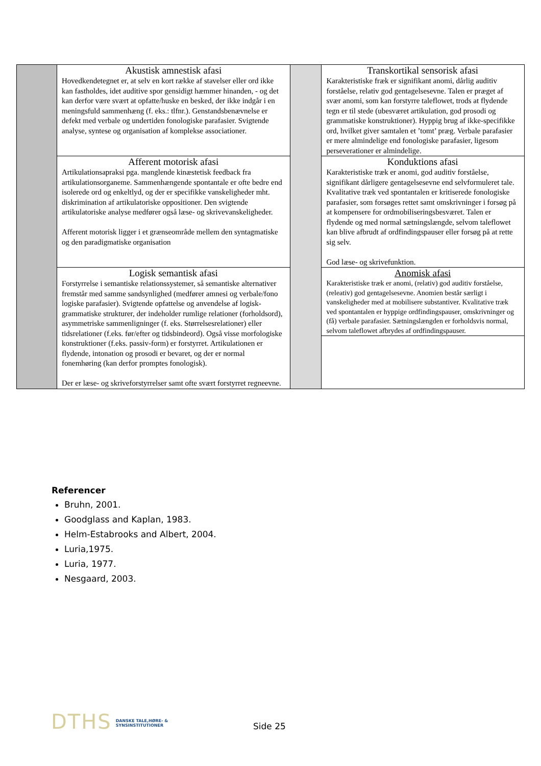| | Akustisk amnestisk afasi Hovedkendetegnet er, at selv en kort række af stavelser eller ord ikke kan fastholdes, idet auditive spor gensidigt hæmmer hinanden, - og det kan derfor være svært at opfatte/huske en besked, der ikke indgår i en meningsfuld sammenhæng (f. eks.: tlfnr.). Genstandsbenævnelse er defekt med verbale og undertiden fonologiske parafasier. Svigtende analyse, syntese og organisation af komplekse associationer. | | Transkortikal sensorisk afasi Karakteristiske fræk er signifikant anomi, dårlig auditiv forståelse, relativ god gentagelsesevne. Talen er præget af svær anomi, som kan forstyrre taleflowet, trods at flydende tegn er til stede (ubesværet artikulation, god prosodi og grammatiske konstruktioner). Hyppig brug af ikke-specifikke ord, hvilket giver samtalen et ’tomt’ præg. Verbale parafasier er mere almindelige end fonologiske parafasier, ligesom perseverationer er almindelige. |
| | Afferent motorisk afasi Artikulationsapraksi pga. manglende kinæstetisk feedback fra artikulationsorganeme. Sammenhængende spontantale er ofte bedre end isolerede ord og enkeltlyd, og der er specifikke vanskeligheder mht. diskrimination af artikulatoriske oppositioner. Den svigtende artikulatoriske analyse medfører også læse- og skrivevanskeligheder. Afferent motorisk ligger i et grænseområde mellem den syntagmatiske og den paradigmatiske organisation | | Konduktions afasi Karakteristiske træk er anomi, god auditiv forståelse, signifikant dårligere gentagelsesevne end selvformuleret tale. Kvalitative træk ved spontantalen er kritiserede fonologiske parafasier, som forsøges rettet samt omskrivninger i forsøg på at kompensere for ordmobiliseringsbesværet. Talen er flydende og med normal sætningslængde, selvom taleflowet kan blive afbrudt af ordfindingspauser eller forsøg på at rette sig selv. God læse- og skrivefunktion. |
| | Logisk semantisk afasi Forstyrrelse i semantiske relationssystemer, så semantiske alternativer fremstår med samme sandsynlighed (medfører amnesi og verbale/fono logiske parafasier). Svigtende opfattelse og anvendelse af logisk-grammatiske strukturer, der indeholder rumlige relationer (forholdsord), asymmetriske sammenligninger (f. eks. Størrelsesrelationer) eller tidsrelationer (f.eks. før/efter og tidsbindeord). Også visse morfologiske konstruktioner (f.eks. passiv-form) er forstyrret. Artikulationen er flydende, intonation og prosodi er bevaret, og der er normal fonemhøring (kan derfor promptes fonologisk). Der er læse- og skriveforstyrrelser samt ofte svært forstyrret regneevne. | | Anomisk afasi Karakteristiske træk er anomi, (relativ) god auditiv forståelse, (releativ) god gentagelsesevne. Anomien består særligt i vanskeligheder med at mobilisere substantiver. Kvalitative træk ved spontantalen er hyppige ordfindingspauser, omskrivninger og (få) verbale parafasier. Sætningslængden er forholdsvis normal, selvom taleflowet afbrydes af ordfindingspauser. |
Referencer
Bruhn, 2001.
Goodglass and Kaplan, 1983.
Helm-Estabrooks and Albert, 2004.
Luria,1975.
Luria, 1977.
Nesgaard, 2003.
DTHS DANSKE TALE,HØRE- &
SYNSINSTITUTIONER
Side 25